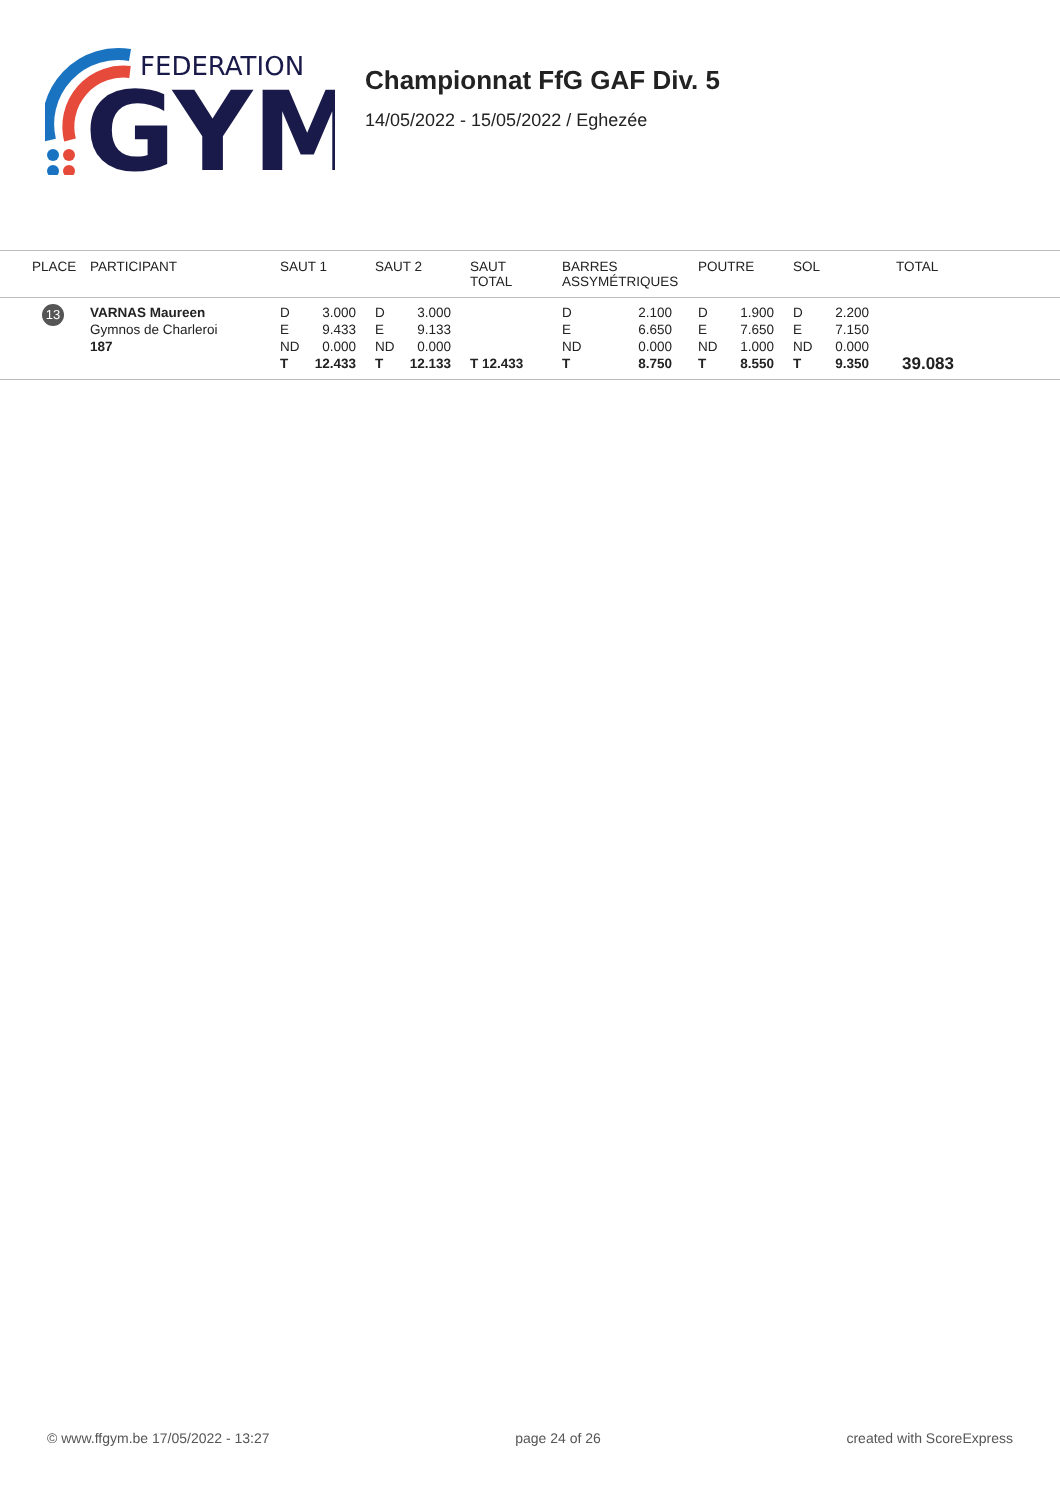FEDERATION
GYM
Championnat FfG GAF Div. 5
14/05/2022 - 15/05/2022 / Eghezée
| PLACE | PARTICIPANT | SAUT 1 | SAUT 2 | SAUT TOTAL | BARRES ASSYMÉTRIQUES | POUTRE | SOL | TOTAL |
| --- | --- | --- | --- | --- | --- | --- | --- | --- |
| 13 | VARNAS Maureen Gymnos de Charleroi 187 | D 3.000 E 9.433 ND 0.000 T 12.433 | D 3.000 E 9.133 ND 0.000 T 12.133 | T 12.433 | D 2.100 E 6.650 ND 0.000 T 8.750 | D 1.900 E 7.650 ND 1.000 T 8.550 | D 2.200 E 7.150 ND 0.000 T 9.350 | 39.083 |
© www.ffgym.be 17/05/2022 - 13:27 page 24 of 26 created with ScoreExpress